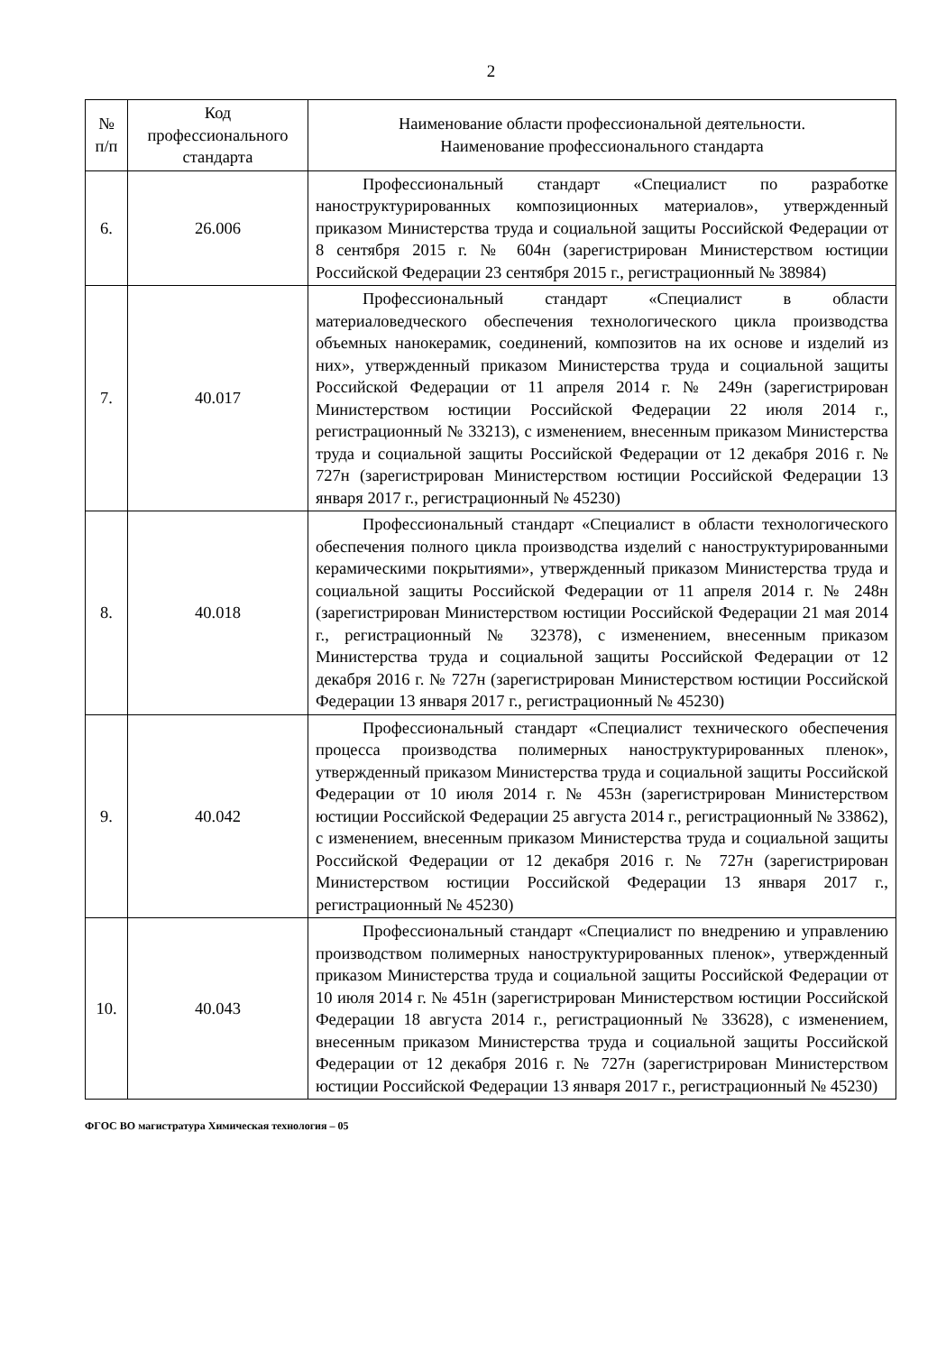2
| № п/п | Код профессионального стандарта | Наименование области профессиональной деятельности. Наименование профессионального стандарта |
| --- | --- | --- |
| 6. | 26.006 | Профессиональный стандарт «Специалист по разработке наноструктурированных композиционных материалов», утвержденный приказом Министерства труда и социальной защиты Российской Федерации от 8 сентября 2015 г. № 604н (зарегистрирован Министерством юстиции Российской Федерации 23 сентября 2015 г., регистрационный № 38984) |
| 7. | 40.017 | Профессиональный стандарт «Специалист в области материаловедческого обеспечения технологического цикла производства объемных нанокерамик, соединений, композитов на их основе и изделий из них», утвержденный приказом Министерства труда и социальной защиты Российской Федерации от 11 апреля 2014 г. № 249н (зарегистрирован Министерством юстиции Российской Федерации 22 июля 2014 г., регистрационный № 33213), с изменением, внесенным приказом Министерства труда и социальной защиты Российской Федерации от 12 декабря 2016 г. № 727н (зарегистрирован Министерством юстиции Российской Федерации 13 января 2017 г., регистрационный № 45230) |
| 8. | 40.018 | Профессиональный стандарт «Специалист в области технологического обеспечения полного цикла производства изделий с наноструктурированными керамическими покрытиями», утвержденный приказом Министерства труда и социальной защиты Российской Федерации от 11 апреля 2014 г. № 248н (зарегистрирован Министерством юстиции Российской Федерации 21 мая 2014 г., регистрационный № 32378), с изменением, внесенным приказом Министерства труда и социальной защиты Российской Федерации от 12 декабря 2016 г. № 727н (зарегистрирован Министерством юстиции Российской Федерации 13 января 2017 г., регистрационный № 45230) |
| 9. | 40.042 | Профессиональный стандарт «Специалист технического обеспечения процесса производства полимерных наноструктурированных пленок», утвержденный приказом Министерства труда и социальной защиты Российской Федерации от 10 июля 2014 г. № 453н (зарегистрирован Министерством юстиции Российской Федерации 25 августа 2014 г., регистрационный № 33862), с изменением, внесенным приказом Министерства труда и социальной защиты Российской Федерации от 12 декабря 2016 г. № 727н (зарегистрирован Министерством юстиции Российской Федерации 13 января 2017 г., регистрационный № 45230) |
| 10. | 40.043 | Профессиональный стандарт «Специалист по внедрению и управлению производством полимерных наноструктурированных пленок», утвержденный приказом Министерства труда и социальной защиты Российской Федерации от 10 июля 2014 г. № 451н (зарегистрирован Министерством юстиции Российской Федерации 18 августа 2014 г., регистрационный № 33628), с изменением, внесенным приказом Министерства труда и социальной защиты Российской Федерации от 12 декабря 2016 г. № 727н (зарегистрирован Министерством юстиции Российской Федерации 13 января 2017 г., регистрационный № 45230) |
ФГОС ВО магистратура Химическая технология – 05